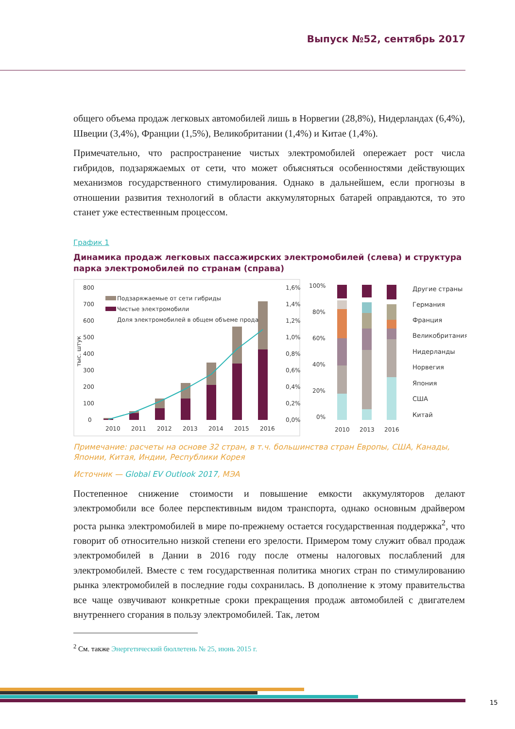Выпуск №52, сентябрь 2017
общего объема продаж легковых автомобилей лишь в Норвегии (28,8%), Нидерландах (6,4%), Швеции (3,4%), Франции (1,5%), Великобритании (1,4%) и Китае (1,4%).
Примечательно, что распространение чистых электромобилей опережает рост числа гибридов, подзаряжаемых от сети, что может объясняться особенностями действующих механизмов государственного стимулирования. Однако в дальнейшем, если прогнозы в отношении развития технологий в области аккумуляторных батарей оправдаются, то это станет уже естественным процессом.
График 1
Динамика продаж легковых пассажирских электромобилей (слева) и структура парка электромобилей по странам (справа)
800
700
600
500
400
300
200
100
0
1,6%
1,4%
1,2%
1,0%
0,8%
0,6%
0,4%
0,2%
0,0%
2010
2011
2012
2013
2014
2015
2016
тыс. штук
Подзаряжаемые от сети гибриды
Чистые электромобили
Доля электромобилей в общем объеме продаж
100%
80%
60%
40%
20%
0%
2010
2013
2016
Другие страны
Германия
Франция
Великобритания
Нидерланды
Норвегия
Япония
США
Китай
Примечание: расчеты на основе 32 стран, в т.ч. большинства стран Европы, США, Канады, Японии, Китая, Индии, Республики Корея
Источник — Global EV Outlook 2017, МЭА
Постепенное снижение стоимости и повышение емкости аккумуляторов делают электромобили все более перспективным видом транспорта, однако основным драйвером роста рынка электромобилей в мире по-прежнему остается государственная поддержка<sup>2</sup>, что говорит об относительно низкой степени его зрелости. Примером тому служит обвал продаж электромобилей в Дании в 2016 году после отмены налоговых послаблений для электромобилей. Вместе с тем государственная политика многих стран по стимулированию рынка электромобилей в последние годы сохранилась. В дополнение к этому правительства все чаще озвучивают конкретные сроки прекращения продаж автомобилей с двигателем внутреннего сгорания в пользу электромобилей. Так, летом
<sup>2</sup> См. также Энергетический бюллетень № 25, июнь 2015 г.
15